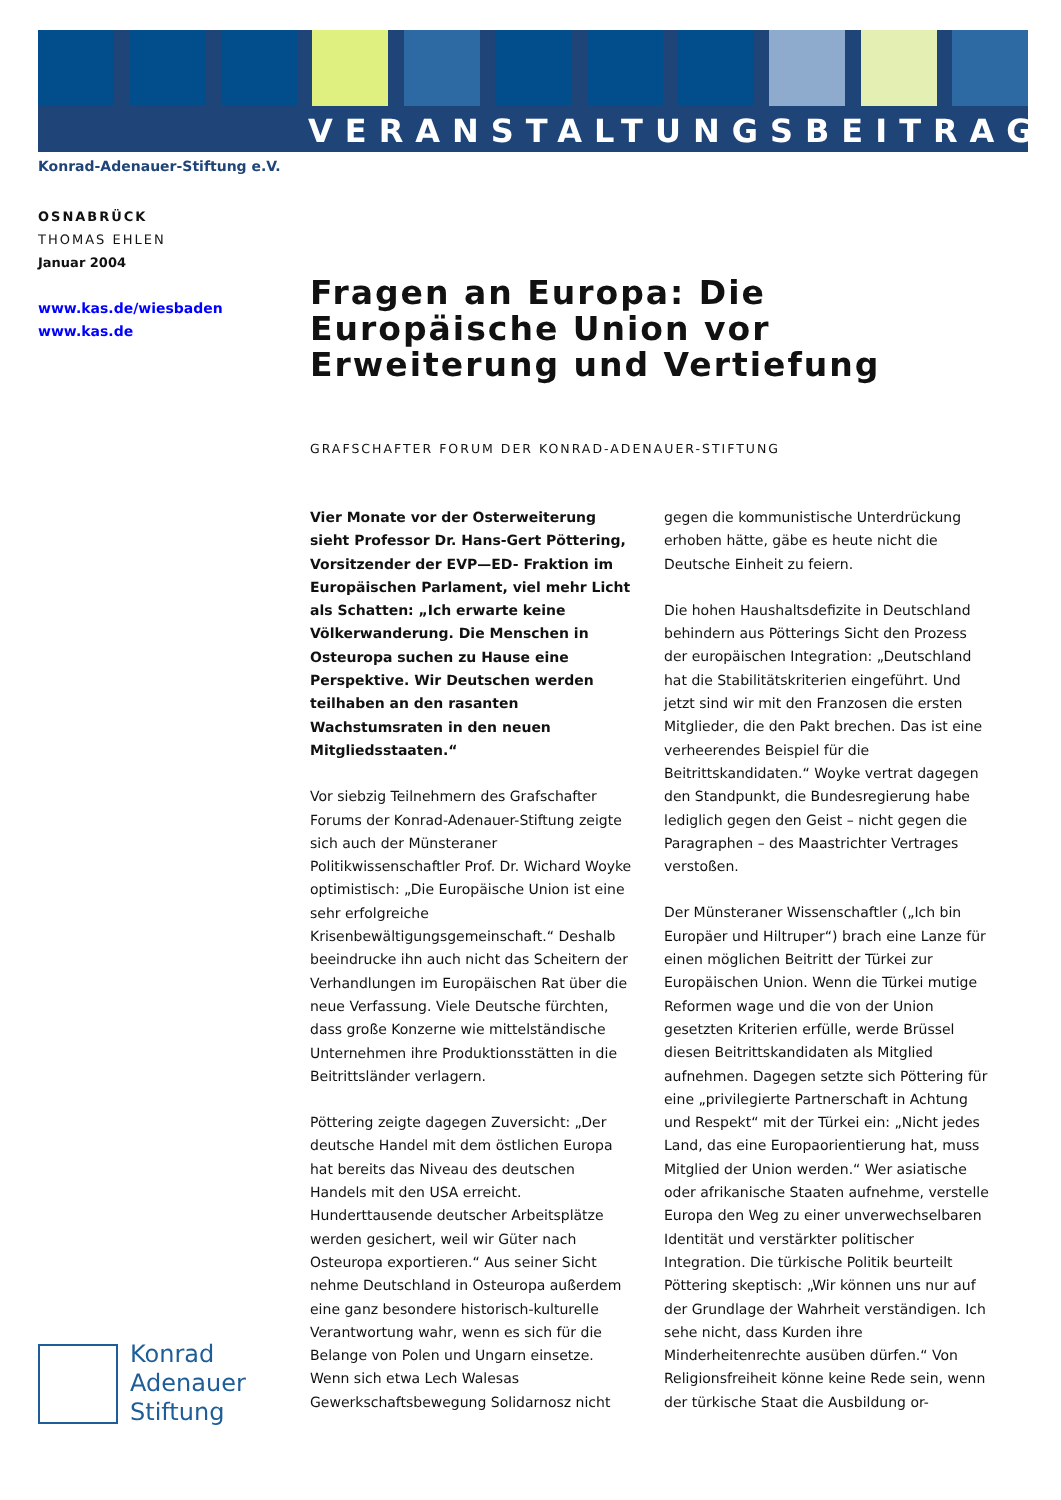VERANSTALTUNGSBEITRAG
Konrad-Adenauer-Stiftung e.V.
OSNABRÜCK
THOMAS EHLEN
Januar 2004
www.kas.de/wiesbaden
www.kas.de
Fragen an Europa: Die Europäische Union vor Erweiterung und Vertiefung
GRAFSCHAFTER FORUM DER KONRAD-ADENAUER-STIFTUNG
Vier Monate vor der Osterweiterung sieht Professor Dr. Hans-Gert Pöttering, Vorsitzender der EVP—ED- Fraktion im Europäischen Parlament, viel mehr Licht als Schatten: „Ich erwarte keine Völkerwanderung. Die Menschen in Osteuropa suchen zu Hause eine Perspektive. Wir Deutschen werden teilhaben an den rasanten Wachstumsraten in den neuen Mitgliedsstaaten.“
Vor siebzig Teilnehmern des Grafschafter Forums der Konrad-Adenauer-Stiftung zeigte sich auch der Münsteraner Politikwissenschaftler Prof. Dr. Wichard Woyke optimistisch: „Die Europäische Union ist eine sehr erfolgreiche Krisenbewältigungsgemeinschaft.“ Deshalb beeindrucke ihn auch nicht das Scheitern der Verhandlungen im Europäischen Rat über die neue Verfassung. Viele Deutsche fürchten, dass große Konzerne wie mittelständische Unternehmen ihre Produktionsstätten in die Beitrittsländer verlagern.
Pöttering zeigte dagegen Zuversicht: „Der deutsche Handel mit dem östlichen Europa hat bereits das Niveau des deutschen Handels mit den USA erreicht. Hunderttausende deutscher Arbeitsplätze werden gesichert, weil wir Güter nach Osteuropa exportieren.“ Aus seiner Sicht nehme Deutschland in Osteuropa außerdem eine ganz besondere historisch-kulturelle Verantwortung wahr, wenn es sich für die Belange von Polen und Ungarn einsetze. Wenn sich etwa Lech Walesas Gewerkschaftsbewegung Solidarnosz nicht gegen die kommunistische Unterdrückung erhoben hätte, gäbe es heute nicht die Deutsche Einheit zu feiern.
Die hohen Haushaltsdefizite in Deutschland behindern aus Pötterings Sicht den Prozess der europäischen Integration: „Deutschland hat die Stabilitätskriterien eingeführt. Und jetzt sind wir mit den Franzosen die ersten Mitglieder, die den Pakt brechen. Das ist eine verheerendes Beispiel für die Beitrittskandidaten.“ Woyke vertrat dagegen den Standpunkt, die Bundesregierung habe lediglich gegen den Geist – nicht gegen die Paragraphen – des Maastrichter Vertrages verstoßen.
Der Münsteraner Wissenschaftler („Ich bin Europäer und Hiltruper“) brach eine Lanze für einen möglichen Beitritt der Türkei zur Europäischen Union. Wenn die Türkei mutige Reformen wage und die von der Union gesetzten Kriterien erfülle, werde Brüssel diesen Beitrittskandidaten als Mitglied aufnehmen. Dagegen setzte sich Pöttering für eine „privilegierte Partnerschaft in Achtung und Respekt“ mit der Türkei ein: „Nicht jedes Land, das eine Europaorientierung hat, muss Mitglied der Union werden.“ Wer asiatische oder afrikanische Staaten aufnehme, verstelle Europa den Weg zu einer unverwechselbaren Identität und verstärkter politischer Integration. Die türkische Politik beurteilt Pöttering skeptisch: „Wir können uns nur auf der Grundlage der Wahrheit verständigen. Ich sehe nicht, dass Kurden ihre Minderheitenrechte ausüben dürfen.“ Von Religionsfreiheit könne keine Rede sein, wenn der türkische Staat die Ausbildung or-
Konrad
Adenauer
Stiftung